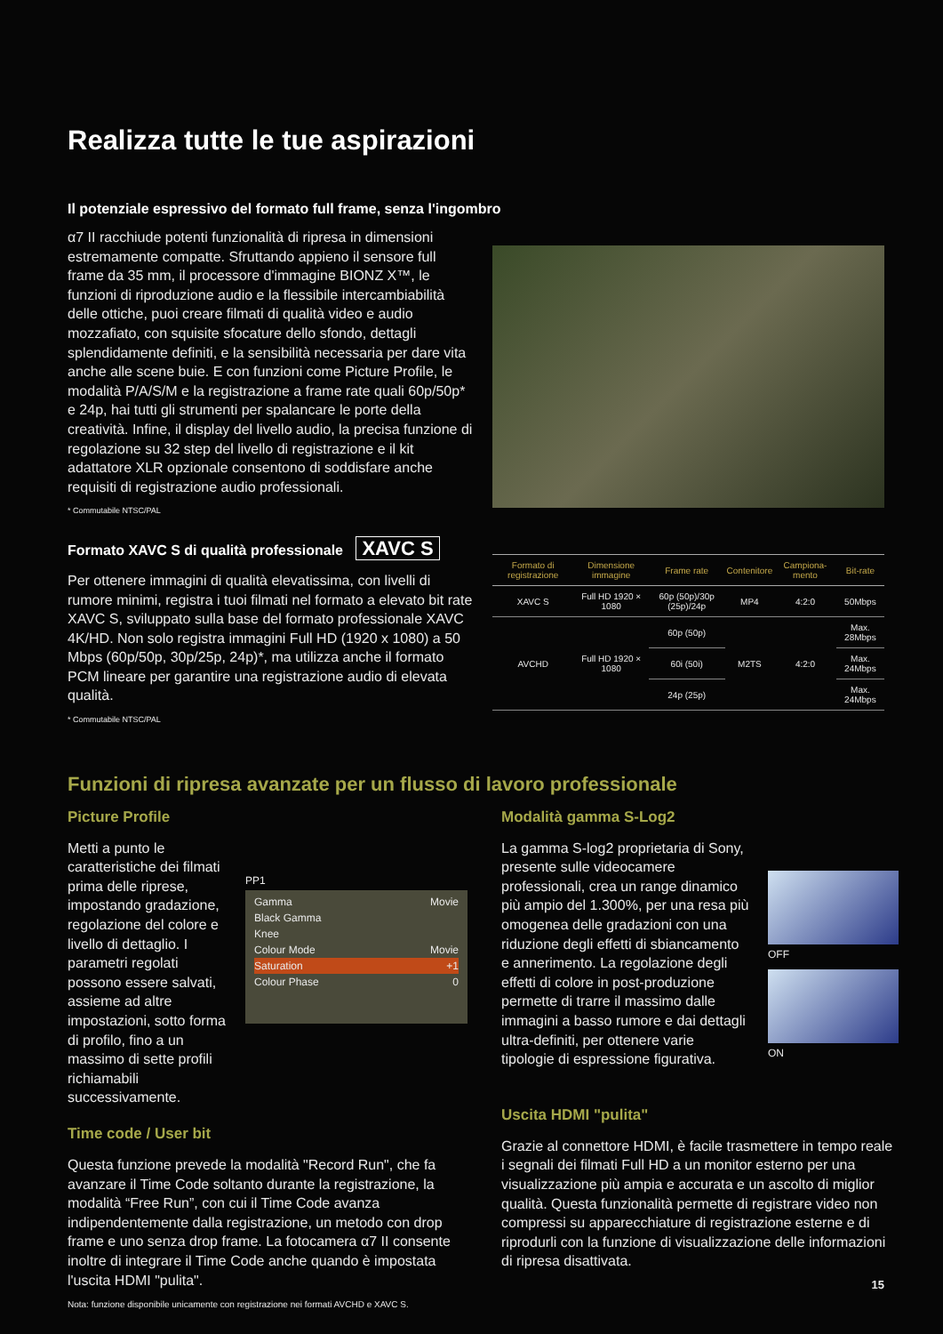Realizza tutte le tue aspirazioni
Il potenziale espressivo del formato full frame, senza l'ingombro
α7 II racchiude potenti funzionalità di ripresa in dimensioni estremamente compatte. Sfruttando appieno il sensore full frame da 35 mm, il processore d'immagine BIONZ X™, le funzioni di riproduzione audio e la flessibile intercambiabilità delle ottiche, puoi creare filmati di qualità video e audio mozzafiato, con squisite sfocature dello sfondo, dettagli splendidamente definiti, e la sensibilità necessaria per dare vita anche alle scene buie. E con funzioni come Picture Profile, le modalità P/A/S/M e la registrazione a frame rate quali 60p/50p* e 24p, hai tutti gli strumenti per spalancare le porte della creatività. Infine, il display del livello audio, la precisa funzione di regolazione su 32 step del livello di registrazione e il kit adattatore XLR opzionale consentono di soddisfare anche requisiti di registrazione audio professionali.
* Commutabile NTSC/PAL
Formato XAVC S di qualità professionale XAVC S
Per ottenere immagini di qualità elevatissima, con livelli di rumore minimi, registra i tuoi filmati nel formato a elevato bit rate XAVC S, sviluppato sulla base del formato professionale XAVC 4K/HD. Non solo registra immagini Full HD (1920 x 1080) a 50 Mbps (60p/50p, 30p/25p, 24p)*, ma utilizza anche il formato PCM lineare per garantire una registrazione audio di elevata qualità.
* Commutabile NTSC/PAL
| Formato di registrazione | Dimensione immagine | Frame rate | Contenitore | Campiona-mento | Bit-rate |
| --- | --- | --- | --- | --- | --- |
| XAVC S | Full HD 1920 × 1080 | 60p (50p)/30p (25p)/24p | MP4 | 4:2:0 | 50Mbps |
| AVCHD | Full HD 1920 × 1080 | 60p (50p) | M2TS | 4:2:0 | Max. 28Mbps |
| | | 60i (50i) | | | Max. 24Mbps |
| | | 24p (25p) | | | Max. 24Mbps |
Funzioni di ripresa avanzate per un flusso di lavoro professionale
Picture Profile
Metti a punto le caratteristiche dei filmati prima delle riprese, impostando gradazione, regolazione del colore e livello di dettaglio. I parametri regolati possono essere salvati, assieme ad altre impostazioni, sotto forma di profilo, fino a un massimo di sette profili richiamabili successivamente.
PP1
Gamma Movie
Black Gamma
Knee
Colour Mode Movie
Saturation +1
Colour Phase 0
Time code / User bit
Questa funzione prevede la modalità "Record Run", che fa avanzare il Time Code soltanto durante la registrazione, la modalità “Free Run”, con cui il Time Code avanza indipendentemente dalla registrazione, un metodo con drop frame e uno senza drop frame. La fotocamera α7 II consente inoltre di integrare il Time Code anche quando è impostata l'uscita HDMI "pulita".
Nota: funzione disponibile unicamente con registrazione nei formati AVCHD e XAVC S.
Modalità gamma S-Log2
La gamma S-log2 proprietaria di Sony, presente sulle videocamere professionali, crea un range dinamico più ampio del 1.300%, per una resa più omogenea delle gradazioni con una riduzione degli effetti di sbiancamento e annerimento. La regolazione degli effetti di colore in post-produzione permette di trarre il massimo dalle immagini a basso rumore e dai dettagli ultra-definiti, per ottenere varie tipologie di espressione figurativa.
OFF
ON
Uscita HDMI "pulita"
Grazie al connettore HDMI, è facile trasmettere in tempo reale i segnali dei filmati Full HD a un monitor esterno per una visualizzazione più ampia e accurata e un ascolto di miglior qualità. Questa funzionalità permette di registrare video non compressi su apparecchiature di registrazione esterne e di riprodurli con la funzione di visualizzazione delle informazioni di ripresa disattivata.
15